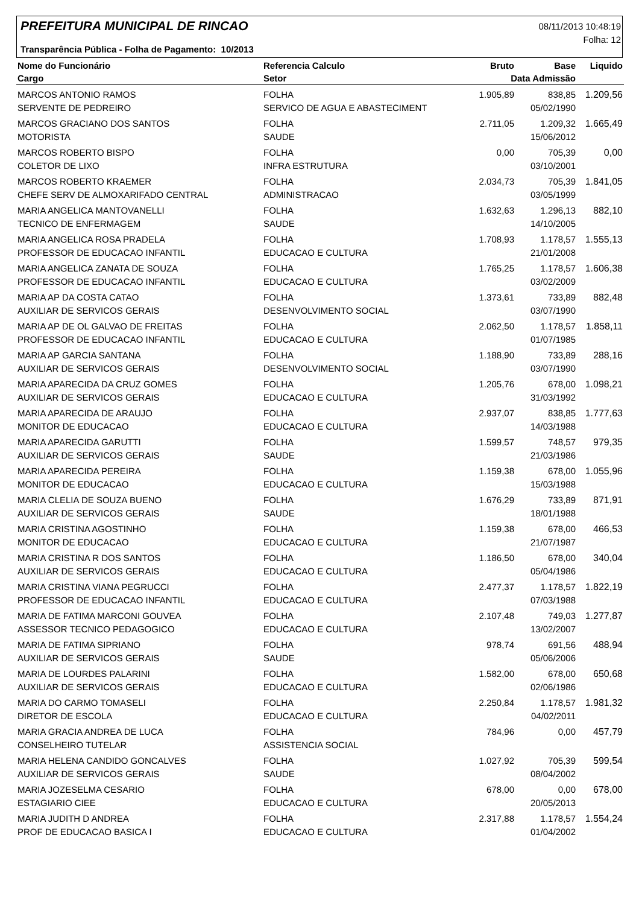PREFEITURA MUNICIPAL DE RINCAO
08/11/2013 10:48:19
Folha: 12
Transparência Pública - Folha de Pagamento: 10/2013
| Nome do Funcionário | Referencia Calculo | Bruto | Base | Liquido |
| --- | --- | --- | --- | --- |
| Cargo | Setor | Data Admissão | | |
| MARCOS ANTONIO RAMOS | FOLHA | 1.905,89 | 838,85 | 1.209,56 |
| SERVENTE DE PEDREIRO | SERVICO DE AGUA E ABASTECIMENT | | 05/02/1990 | |
| MARCOS GRACIANO DOS SANTOS | FOLHA | 2.711,05 | 1.209,32 | 1.665,49 |
| MOTORISTA | SAUDE | | 15/06/2012 | |
| MARCOS ROBERTO BISPO | FOLHA | 0,00 | 705,39 | 0,00 |
| COLETOR DE LIXO | INFRA ESTRUTURA | | 03/10/2001 | |
| MARCOS ROBERTO KRAEMER | FOLHA | 2.034,73 | 705,39 | 1.841,05 |
| CHEFE SERV DE ALMOXARIFADO CENTRAL | ADMINISTRACAO | | 03/05/1999 | |
| MARIA ANGELICA MANTOVANELLI | FOLHA | 1.632,63 | 1.296,13 | 882,10 |
| TECNICO DE ENFERMAGEM | SAUDE | | 14/10/2005 | |
| MARIA ANGELICA ROSA PRADELA | FOLHA | 1.708,93 | 1.178,57 | 1.555,13 |
| PROFESSOR DE EDUCACAO INFANTIL | EDUCACAO E CULTURA | | 21/01/2008 | |
| MARIA ANGELICA ZANATA DE SOUZA | FOLHA | 1.765,25 | 1.178,57 | 1.606,38 |
| PROFESSOR DE EDUCACAO INFANTIL | EDUCACAO E CULTURA | | 03/02/2009 | |
| MARIA AP DA COSTA CATAO | FOLHA | 1.373,61 | 733,89 | 882,48 |
| AUXILIAR DE SERVICOS GERAIS | DESENVOLVIMENTO SOCIAL | | 03/07/1990 | |
| MARIA AP DE OL GALVAO DE FREITAS | FOLHA | 2.062,50 | 1.178,57 | 1.858,11 |
| PROFESSOR DE EDUCACAO INFANTIL | EDUCACAO E CULTURA | | 01/07/1985 | |
| MARIA AP GARCIA SANTANA | FOLHA | 1.188,90 | 733,89 | 288,16 |
| AUXILIAR DE SERVICOS GERAIS | DESENVOLVIMENTO SOCIAL | | 03/07/1990 | |
| MARIA APARECIDA DA CRUZ GOMES | FOLHA | 1.205,76 | 678,00 | 1.098,21 |
| AUXILIAR DE SERVICOS GERAIS | EDUCACAO E CULTURA | | 31/03/1992 | |
| MARIA APARECIDA DE ARAUJO | FOLHA | 2.937,07 | 838,85 | 1.777,63 |
| MONITOR DE EDUCACAO | EDUCACAO E CULTURA | | 14/03/1988 | |
| MARIA APARECIDA GARUTTI | FOLHA | 1.599,57 | 748,57 | 979,35 |
| AUXILIAR DE SERVICOS GERAIS | SAUDE | | 21/03/1986 | |
| MARIA APARECIDA PEREIRA | FOLHA | 1.159,38 | 678,00 | 1.055,96 |
| MONITOR DE EDUCACAO | EDUCACAO E CULTURA | | 15/03/1988 | |
| MARIA CLELIA DE SOUZA BUENO | FOLHA | 1.676,29 | 733,89 | 871,91 |
| AUXILIAR DE SERVICOS GERAIS | SAUDE | | 18/01/1988 | |
| MARIA CRISTINA AGOSTINHO | FOLHA | 1.159,38 | 678,00 | 466,53 |
| MONITOR DE EDUCACAO | EDUCACAO E CULTURA | | 21/07/1987 | |
| MARIA CRISTINA R DOS SANTOS | FOLHA | 1.186,50 | 678,00 | 340,04 |
| AUXILIAR DE SERVICOS GERAIS | EDUCACAO E CULTURA | | 05/04/1986 | |
| MARIA CRISTINA VIANA PEGRUCCI | FOLHA | 2.477,37 | 1.178,57 | 1.822,19 |
| PROFESSOR DE EDUCACAO INFANTIL | EDUCACAO E CULTURA | | 07/03/1988 | |
| MARIA DE FATIMA MARCONI GOUVEA | FOLHA | 2.107,48 | 749,03 | 1.277,87 |
| ASSESSOR TECNICO PEDAGOGICO | EDUCACAO E CULTURA | | 13/02/2007 | |
| MARIA DE FATIMA SIPRIANO | FOLHA | 978,74 | 691,56 | 488,94 |
| AUXILIAR DE SERVICOS GERAIS | SAUDE | | 05/06/2006 | |
| MARIA DE LOURDES PALARINI | FOLHA | 1.582,00 | 678,00 | 650,68 |
| AUXILIAR DE SERVICOS GERAIS | EDUCACAO E CULTURA | | 02/06/1986 | |
| MARIA DO CARMO TOMASELI | FOLHA | 2.250,84 | 1.178,57 | 1.981,32 |
| DIRETOR DE ESCOLA | EDUCACAO E CULTURA | | 04/02/2011 | |
| MARIA GRACIA ANDREA DE LUCA | FOLHA | 784,96 | 0,00 | 457,79 |
| CONSELHEIRO TUTELAR | ASSISTENCIA SOCIAL | | | |
| MARIA HELENA CANDIDO GONCALVES | FOLHA | 1.027,92 | 705,39 | 599,54 |
| AUXILIAR DE SERVICOS GERAIS | SAUDE | | 08/04/2002 | |
| MARIA JOZESELMA CESARIO | FOLHA | 678,00 | 0,00 | 678,00 |
| ESTAGIARIO CIEE | EDUCACAO E CULTURA | | 20/05/2013 | |
| MARIA JUDITH D ANDREA | FOLHA | 2.317,88 | 1.178,57 | 1.554,24 |
| PROF DE EDUCACAO BASICA I | EDUCACAO E CULTURA | | 01/04/2002 | |